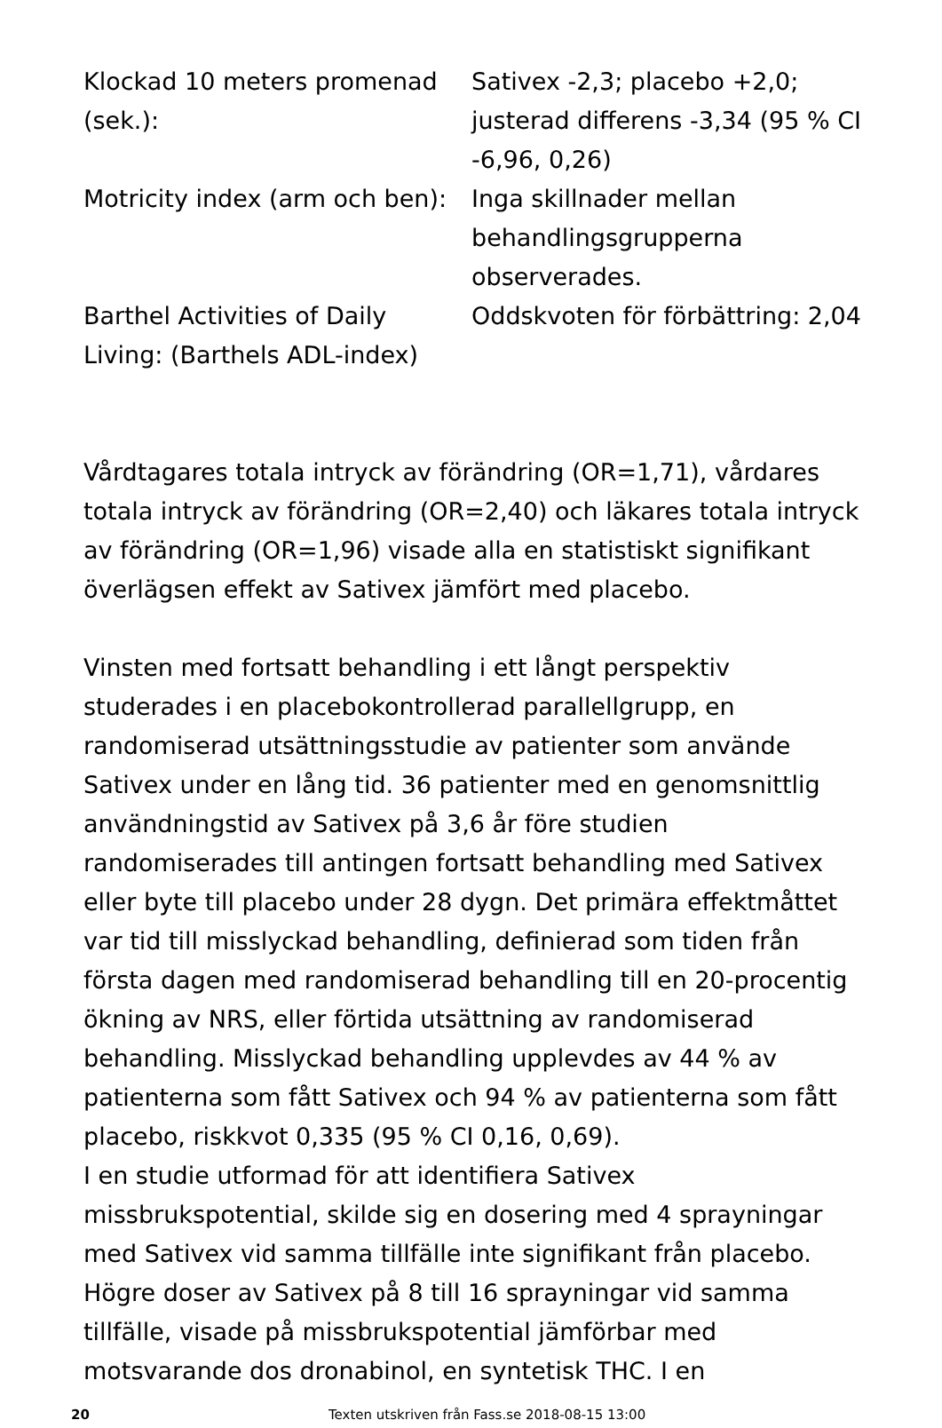| Klockad 10 meters promenad (sek.): | Sativex -2,3; placebo +2,0; justerad differens -3,34 (95 % CI -6,96, 0,26) |
| Motricity index (arm och ben): | Inga skillnader mellan behandlingsgrupperna observerades. |
| Barthel Activities of Daily Living: (Barthels ADL-index) | Oddskvoten för förbättring: 2,04 |
Vårdtagares totala intryck av förändring (OR=1,71), vårdares totala intryck av förändring (OR=2,40) och läkares totala intryck av förändring (OR=1,96) visade alla en statistiskt signifikant överlägsen effekt av Sativex jämfört med placebo.
Vinsten med fortsatt behandling i ett långt perspektiv studerades i en placebokontrollerad parallellgrupp, en randomiserad utsättningsstudie av patienter som använde Sativex under en lång tid. 36 patienter med en genomsnittlig användningstid av Sativex på 3,6 år före studien randomiserades till antingen fortsatt behandling med Sativex eller byte till placebo under 28 dygn. Det primära effektmåttet var tid till misslyckad behandling, definierad som tiden från första dagen med randomiserad behandling till en 20-procentig ökning av NRS, eller förtida utsättning av randomiserad behandling. Misslyckad behandling upplevdes av 44 % av patienterna som fått Sativex och 94 % av patienterna som fått placebo, riskkvot 0,335 (95 % CI 0,16, 0,69).
I en studie utformad för att identifiera Sativex missbrukspotential, skilde sig en dosering med 4 sprayningar med Sativex vid samma tillfälle inte signifikant från placebo. Högre doser av Sativex på 8 till 16 sprayningar vid samma tillfälle, visade på missbrukspotential jämförbar med motsvarande dos dronabinol, en syntetisk THC. I en
20 Texten utskriven från Fass.se 2018-08-15 13:00